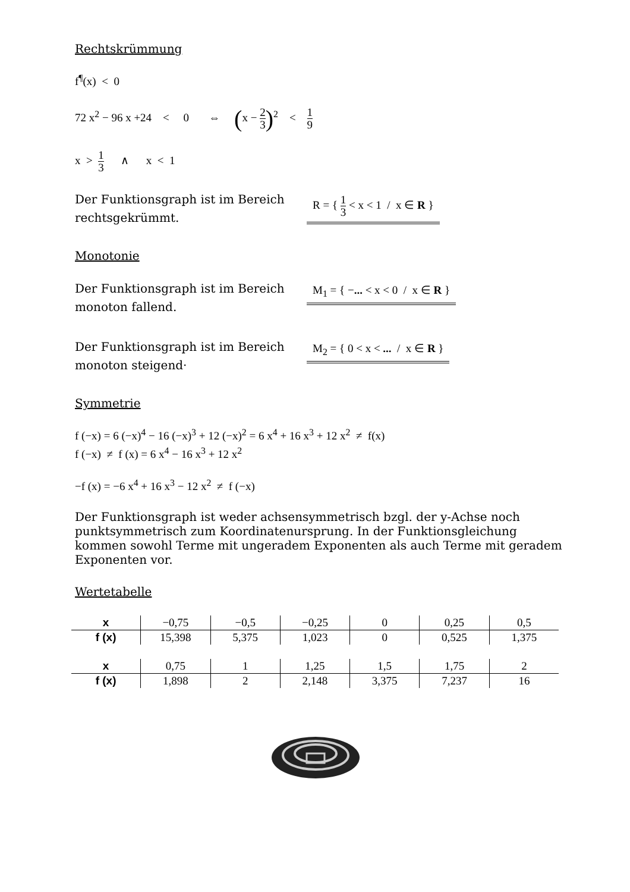Rechtskrümmung
f<sup>¶</sup>(x) < 0
72 x<sup>2</sup> − 96 x +24 < 0 ⇔ (x − 2 3)<sup>2</sup> < 1 9
x > 1 3 ∧ x < 1
Der Funktionsgraph ist im Bereich rechtsgekrümmt.
R = { 1 3 < x < 1 / x ∈ R }
Monotonie
Der Funktionsgraph ist im Bereich monoton fallend.
M<sub>1</sub> = { −... < x < 0 / x ∈ R }
Der Funktionsgraph ist im Bereich monoton steigend·
M<sub>2</sub> = { 0 < x < ... / x ∈ R }
Symmetrie
f (−x) = 6 (−x)<sup>4</sup> − 16 (−x)<sup>3</sup> + 12 (−x)<sup>2</sup> = 6 x<sup>4</sup> + 16 x<sup>3</sup> + 12 x<sup>2</sup> ≠ f(x)
f (−x) ≠ f (x) = 6 x<sup>4</sup> − 16 x<sup>3</sup> + 12 x<sup>2</sup>
−f (x) = −6 x<sup>4</sup> + 16 x<sup>3</sup> − 12 x<sup>2</sup> ≠ f (−x)
Der Funktionsgraph ist weder achsensymmetrisch bzgl. der y-Achse noch punktsymmetrisch zum Koordinatenursprung. In der Funktionsgleichung kommen sowohl Terme mit ungeradem Exponenten als auch Terme mit geradem Exponenten vor.
Wertetabelle
| x | −0,75 | −0,5 | −0,25 | 0 | 0,25 | 0,5 |
| f (x) | 15,398 | 5,375 | 1,023 | 0 | 0,525 | 1,375 |
| x | 0,75 | 1 | 1,25 | 1,5 | 1,75 | 2 |
| f (x) | 1,898 | 2 | 2,148 | 3,375 | 7,237 | 16 |